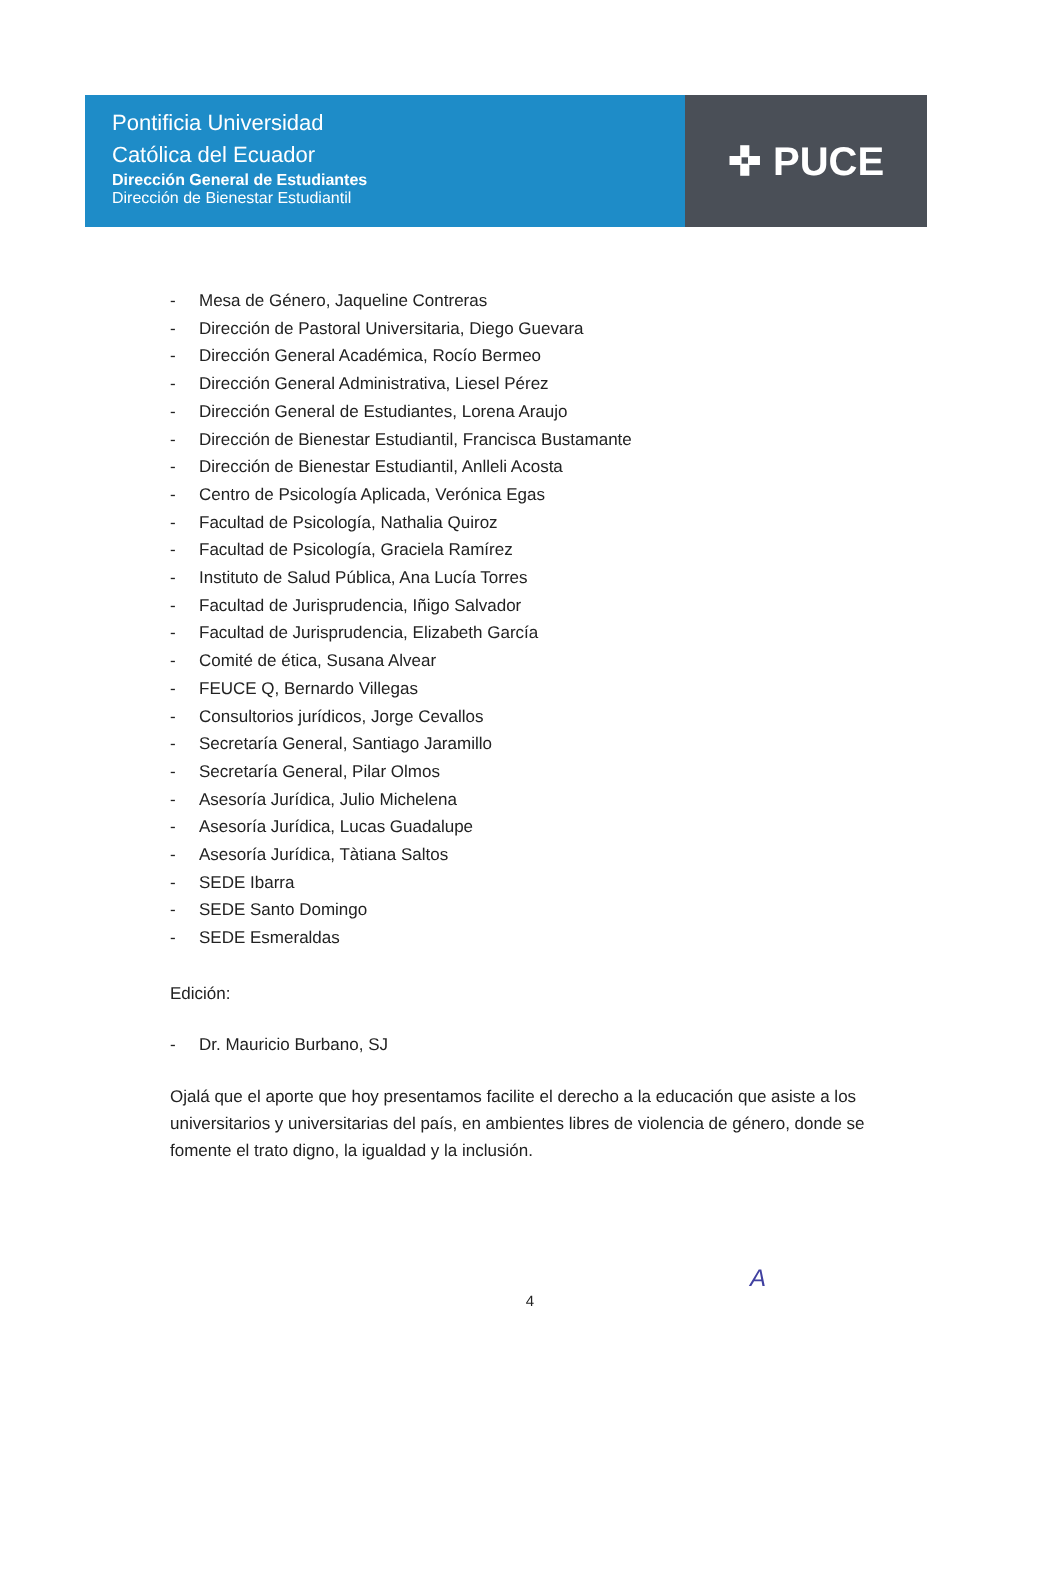Pontificia Universidad
Católica del Ecuador
Dirección General de Estudiantes
Dirección de Bienestar Estudiantil
✜ PUCE
- Mesa de Género, Jaqueline Contreras
- Dirección de Pastoral Universitaria, Diego Guevara
- Dirección General Académica, Rocío Bermeo
- Dirección General Administrativa, Liesel Pérez
- Dirección General de Estudiantes, Lorena Araujo
- Dirección de Bienestar Estudiantil, Francisca Bustamante
- Dirección de Bienestar Estudiantil, Anlleli Acosta
- Centro de Psicología Aplicada, Verónica Egas
- Facultad de Psicología, Nathalia Quiroz
- Facultad de Psicología, Graciela Ramírez
- Instituto de Salud Pública, Ana Lucía Torres
- Facultad de Jurisprudencia, Iñigo Salvador
- Facultad de Jurisprudencia, Elizabeth García
- Comité de ética, Susana Alvear
- FEUCE Q, Bernardo Villegas
- Consultorios jurídicos, Jorge Cevallos
- Secretaría General, Santiago Jaramillo
- Secretaría General, Pilar Olmos
- Asesoría Jurídica, Julio Michelena
- Asesoría Jurídica, Lucas Guadalupe
- Asesoría Jurídica, Tàtiana Saltos
- SEDE Ibarra
- SEDE Santo Domingo
- SEDE Esmeraldas
Edición:
- Dr. Mauricio Burbano, SJ
Ojalá que el aporte que hoy presentamos facilite el derecho a la educación que asiste a los universitarios y universitarias del país, en ambientes libres de violencia de género, donde se fomente el trato digno, la igualdad y la inclusión.
A
4